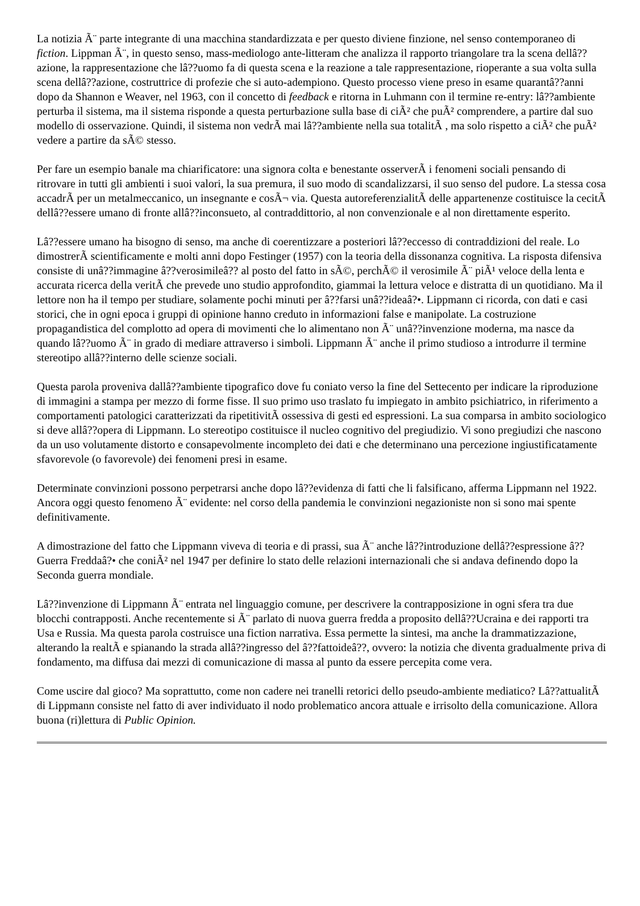La notizia Ã¨ parte integrante di una macchina standardizzata e per questo diviene finzione, nel senso contemporaneo di fiction. Lippman Ã¨, in questo senso, mass-mediologo ante-litteram che analizza il rapporto triangolare tra la scena dellâ??azione, la rappresentazione che lâ??uomo fa di questa scena e la reazione a tale rappresentazione, rioperante a sua volta sulla scena dellâ??azione, costruttrice di profezie che si auto-adempiono. Questo processo viene preso in esame quarantâ??anni dopo da Shannon e Weaver, nel 1963, con il concetto di feedback e ritorna in Luhmann con il termine re-entry: lâ??ambiente perturba il sistema, ma il sistema risponde a questa perturbazione sulla base di ciÃ² che puÃ² comprendere, a partire dal suo modello di osservazione. Quindi, il sistema non vedrÃ mai lâ??ambiente nella sua totalitÃ , ma solo rispetto a ciÃ² che puÃ² vedere a partire da sÃ© stesso.
Per fare un esempio banale ma chiarificatore: una signora colta e benestante osserverÃ i fenomeni sociali pensando di ritrovare in tutti gli ambienti i suoi valori, la sua premura, il suo modo di scandalizzarsi, il suo senso del pudore. La stessa cosa accadrÃ per un metalmeccanico, un insegnante e cosÃ¬ via. Questa autoreferenzialitÃ delle appartenenze costituisce la cecitÃ dellâ??essere umano di fronte allâ??inconsueto, al contraddittorio, al non convenzionale e al non direttamente esperito.
Lâ??essere umano ha bisogno di senso, ma anche di coerentizzare a posteriori lâ??eccesso di contraddizioni del reale. Lo dimostrerÃ scientificamente e molti anni dopo Festinger (1957) con la teoria della dissonanza cognitiva. La risposta difensiva consiste di unâ??immagine â??verosimileâ?? al posto del fatto in sÃ©, perchÃ© il verosimile Ã¨ piÃ¹ veloce della lenta e accurata ricerca della veritÃ che prevede uno studio approfondito, giammai la lettura veloce e distratta di un quotidiano. Ma il lettore non ha il tempo per studiare, solamente pochi minuti per â??farsi unâ??ideaâ?•. Lippmann ci ricorda, con dati e casi storici, che in ogni epoca i gruppi di opinione hanno creduto in informazioni false e manipolate. La costruzione propagandistica del complotto ad opera di movimenti che lo alimentano non Ã¨ unâ??invenzione moderna, ma nasce da quando lâ??uomo Ã¨ in grado di mediare attraverso i simboli. Lippmann Ã¨ anche il primo studioso a introdurre il termine stereotipo allâ??interno delle scienze sociali.
Questa parola proveniva dallâ??ambiente tipografico dove fu coniato verso la fine del Settecento per indicare la riproduzione di immagini a stampa per mezzo di forme fisse. Il suo primo uso traslato fu impiegato in ambito psichiatrico, in riferimento a comportamenti patologici caratterizzati da ripetitivitÃ ossessiva di gesti ed espressioni. La sua comparsa in ambito sociologico si deve allâ??opera di Lippmann. Lo stereotipo costituisce il nucleo cognitivo del pregiudizio. Vi sono pregiudizi che nascono da un uso volutamente distorto e consapevolmente incompleto dei dati e che determinano una percezione ingiustificatamente sfavorevole (o favorevole) dei fenomeni presi in esame.
Determinate convinzioni possono perpetrarsi anche dopo lâ??evidenza di fatti che li falsificano, afferma Lippmann nel 1922. Ancora oggi questo fenomeno Ã¨ evidente: nel corso della pandemia le convinzioni negazioniste non si sono mai spente definitivamente.
A dimostrazione del fatto che Lippmann viveva di teoria e di prassi, sua Ã¨ anche lâ??introduzione dellâ??espressione â??Guerra Freddaâ?• che coniÃ² nel 1947 per definire lo stato delle relazioni internazionali che si andava definendo dopo la Seconda guerra mondiale.
Lâ??invenzione di Lippmann Ã¨ entrata nel linguaggio comune, per descrivere la contrapposizione in ogni sfera tra due blocchi contrapposti. Anche recentemente si Ã¨ parlato di nuova guerra fredda a proposito dellâ??Ucraina e dei rapporti tra Usa e Russia. Ma questa parola costruisce una fiction narrativa. Essa permette la sintesi, ma anche la drammatizzazione, alterando la realtÃ e spianando la strada allâ??ingresso del â??fattoideâ??, ovvero: la notizia che diventa gradualmente priva di fondamento, ma diffusa dai mezzi di comunicazione di massa al punto da essere percepita come vera.
Come uscire dal gioco? Ma soprattutto, come non cadere nei tranelli retorici dello pseudo-ambiente mediatico? Lâ??attualitÃ di Lippmann consiste nel fatto di aver individuato il nodo problematico ancora attuale e irrisolto della comunicazione. Allora buona (ri)lettura di Public Opinion.